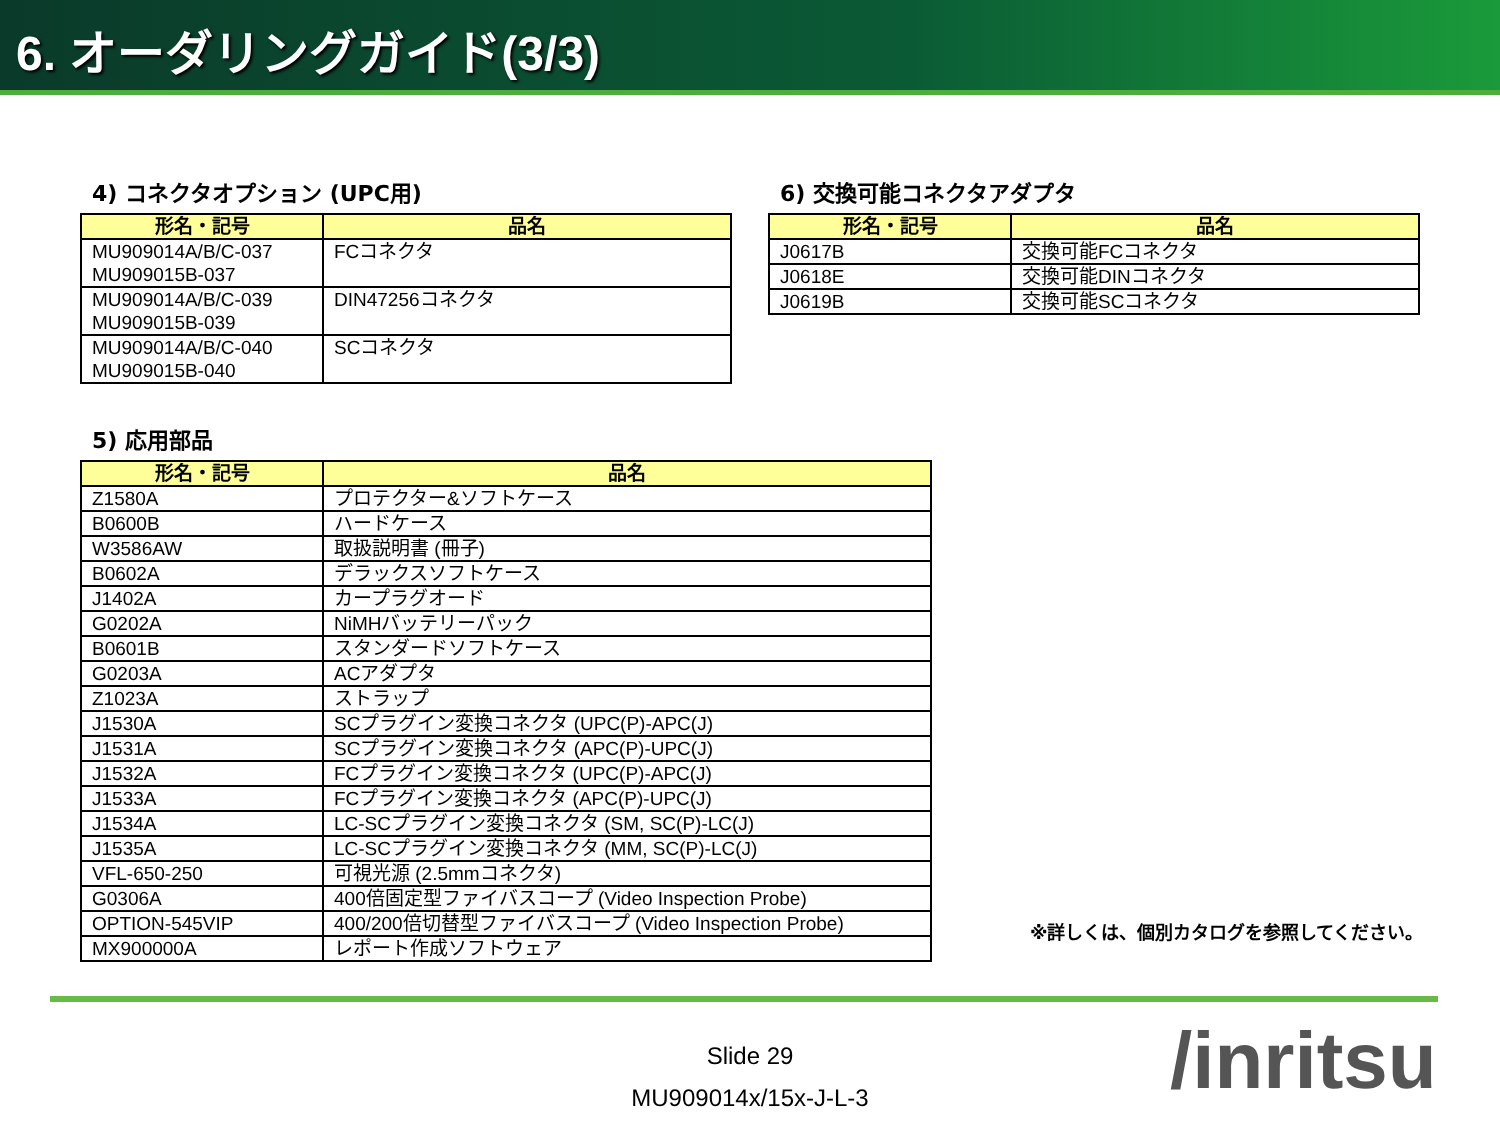6. オーダリングガイド(3/3)
4) コネクタオプション (UPC用)
| 形名・記号 | 品名 |
| --- | --- |
| MU909014A/B/C-037 MU909015B-037 | FCコネクタ |
| MU909014A/B/C-039 MU909015B-039 | DIN47256コネクタ |
| MU909014A/B/C-040 MU909015B-040 | SCコネクタ |
6) 交換可能コネクタアダプタ
| 形名・記号 | 品名 |
| --- | --- |
| J0617B | 交換可能FCコネクタ |
| J0618E | 交換可能DINコネクタ |
| J0619B | 交換可能SCコネクタ |
5) 応用部品
| 形名・記号 | 品名 |
| --- | --- |
| Z1580A | プロテクター&ソフトケース |
| B0600B | ハードケース |
| W3586AW | 取扱説明書 (冊子) |
| B0602A | デラックスソフトケース |
| J1402A | カープラグオード |
| G0202A | NiMHバッテリーパック |
| B0601B | スタンダードソフトケース |
| G0203A | ACアダプタ |
| Z1023A | ストラップ |
| J1530A | SCプラグイン変換コネクタ (UPC(P)-APC(J) |
| J1531A | SCプラグイン変換コネクタ (APC(P)-UPC(J) |
| J1532A | FCプラグイン変換コネクタ (UPC(P)-APC(J) |
| J1533A | FCプラグイン変換コネクタ (APC(P)-UPC(J) |
| J1534A | LC-SCプラグイン変換コネクタ (SM, SC(P)-LC(J) |
| J1535A | LC-SCプラグイン変換コネクタ (MM, SC(P)-LC(J) |
| VFL-650-250 | 可視光源 (2.5mmコネクタ) |
| G0306A | 400倍固定型ファイバスコープ (Video Inspection Probe) |
| OPTION-545VIP | 400/200倍切替型ファイバスコープ (Video Inspection Probe) |
| MX900000A | レポート作成ソフトウェア |
※詳しくは、個別カタログを参照してください。
Slide 29
MU909014x/15x-J-L-3
/inritsu